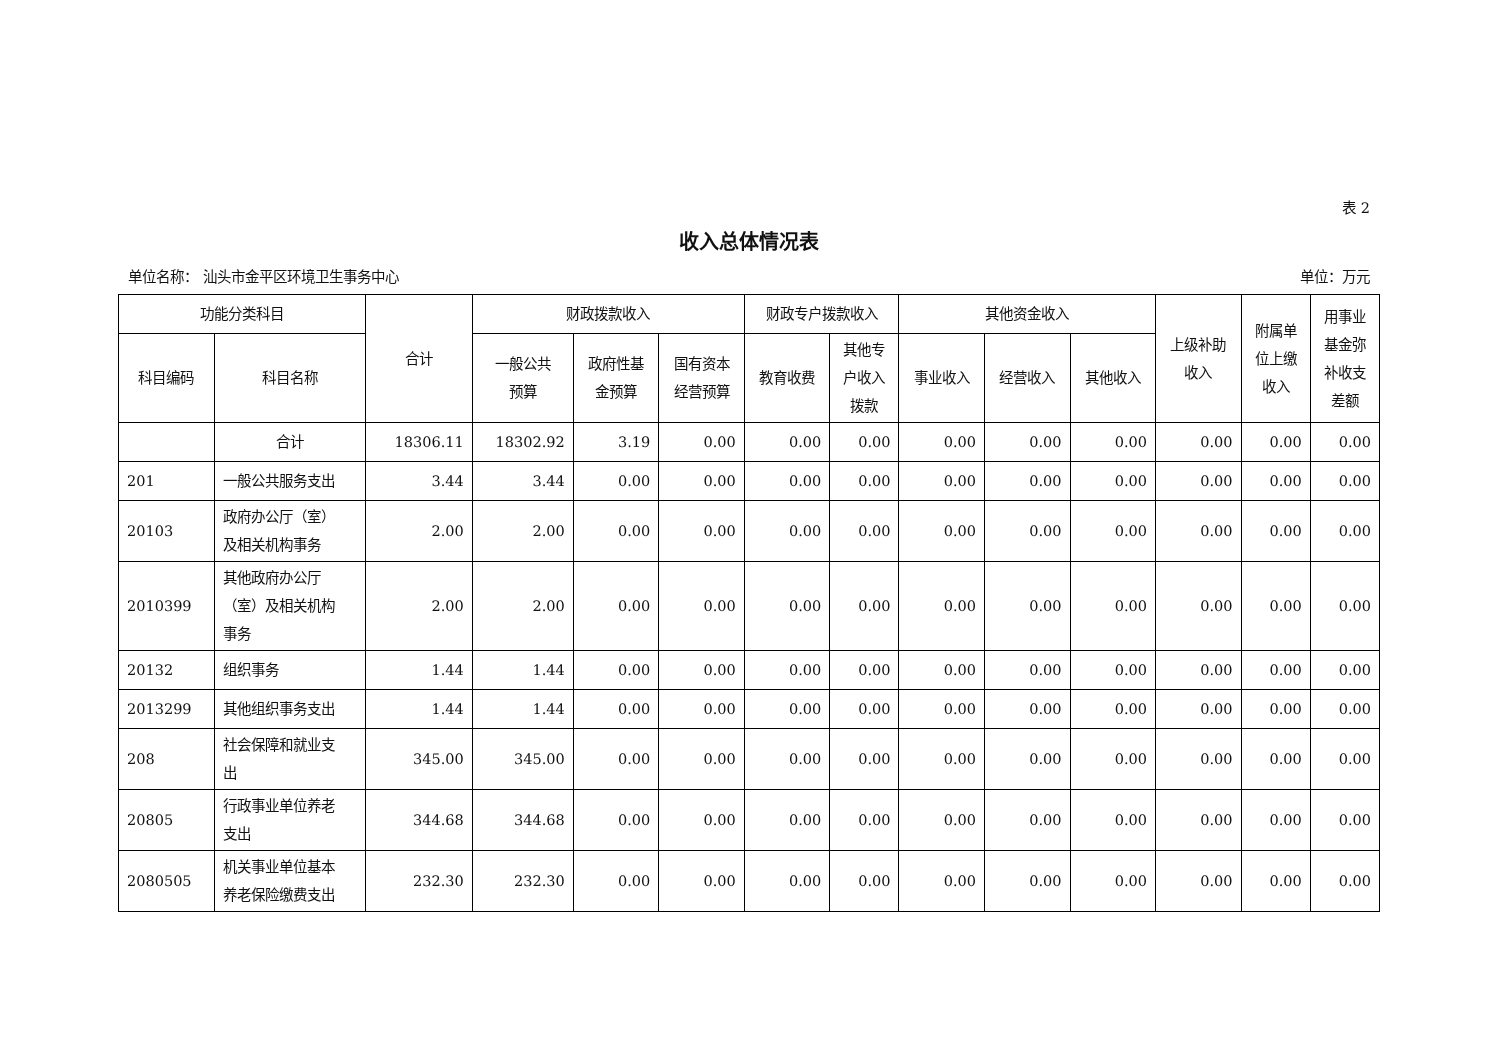表 2
收入总体情况表
单位名称： 汕头市金平区环境卫生事务中心 单位：万元
| 功能分类科目 | | 合计 | 财政拨款收入 | | | 财政专户拨款收入 | | 其他资金收入 | | | 上级补助 收入 | 附属单 位上缴 收入 | 用事业 基金弥 补收支 差额 |
| --- | --- | --- | --- | --- | --- | --- | --- | --- | --- | --- | --- | --- | --- |
| 科目编码 | 科目名称 | | 一般公共 预算 | 政府性基 金预算 | 国有资本 经营预算 | 教育收费 | 其他专 户收入 拨款 | 事业收入 | 经营收入 | 其他收入 | | | |
| | 合计 | 18306.11 | 18302.92 | 3.19 | 0.00 | 0.00 | 0.00 | 0.00 | 0.00 | 0.00 | 0.00 | 0.00 | 0.00 |
| 201 | 一般公共服务支出 | 3.44 | 3.44 | 0.00 | 0.00 | 0.00 | 0.00 | 0.00 | 0.00 | 0.00 | 0.00 | 0.00 | 0.00 |
| 20103 | 政府办公厅（室） 及相关机构事务 | 2.00 | 2.00 | 0.00 | 0.00 | 0.00 | 0.00 | 0.00 | 0.00 | 0.00 | 0.00 | 0.00 | 0.00 |
| 2010399 | 其他政府办公厅 （室）及相关机构 事务 | 2.00 | 2.00 | 0.00 | 0.00 | 0.00 | 0.00 | 0.00 | 0.00 | 0.00 | 0.00 | 0.00 | 0.00 |
| 20132 | 组织事务 | 1.44 | 1.44 | 0.00 | 0.00 | 0.00 | 0.00 | 0.00 | 0.00 | 0.00 | 0.00 | 0.00 | 0.00 |
| 2013299 | 其他组织事务支出 | 1.44 | 1.44 | 0.00 | 0.00 | 0.00 | 0.00 | 0.00 | 0.00 | 0.00 | 0.00 | 0.00 | 0.00 |
| 208 | 社会保障和就业支 出 | 345.00 | 345.00 | 0.00 | 0.00 | 0.00 | 0.00 | 0.00 | 0.00 | 0.00 | 0.00 | 0.00 | 0.00 |
| 20805 | 行政事业单位养老 支出 | 344.68 | 344.68 | 0.00 | 0.00 | 0.00 | 0.00 | 0.00 | 0.00 | 0.00 | 0.00 | 0.00 | 0.00 |
| 2080505 | 机关事业单位基本 养老保险缴费支出 | 232.30 | 232.30 | 0.00 | 0.00 | 0.00 | 0.00 | 0.00 | 0.00 | 0.00 | 0.00 | 0.00 | 0.00 |